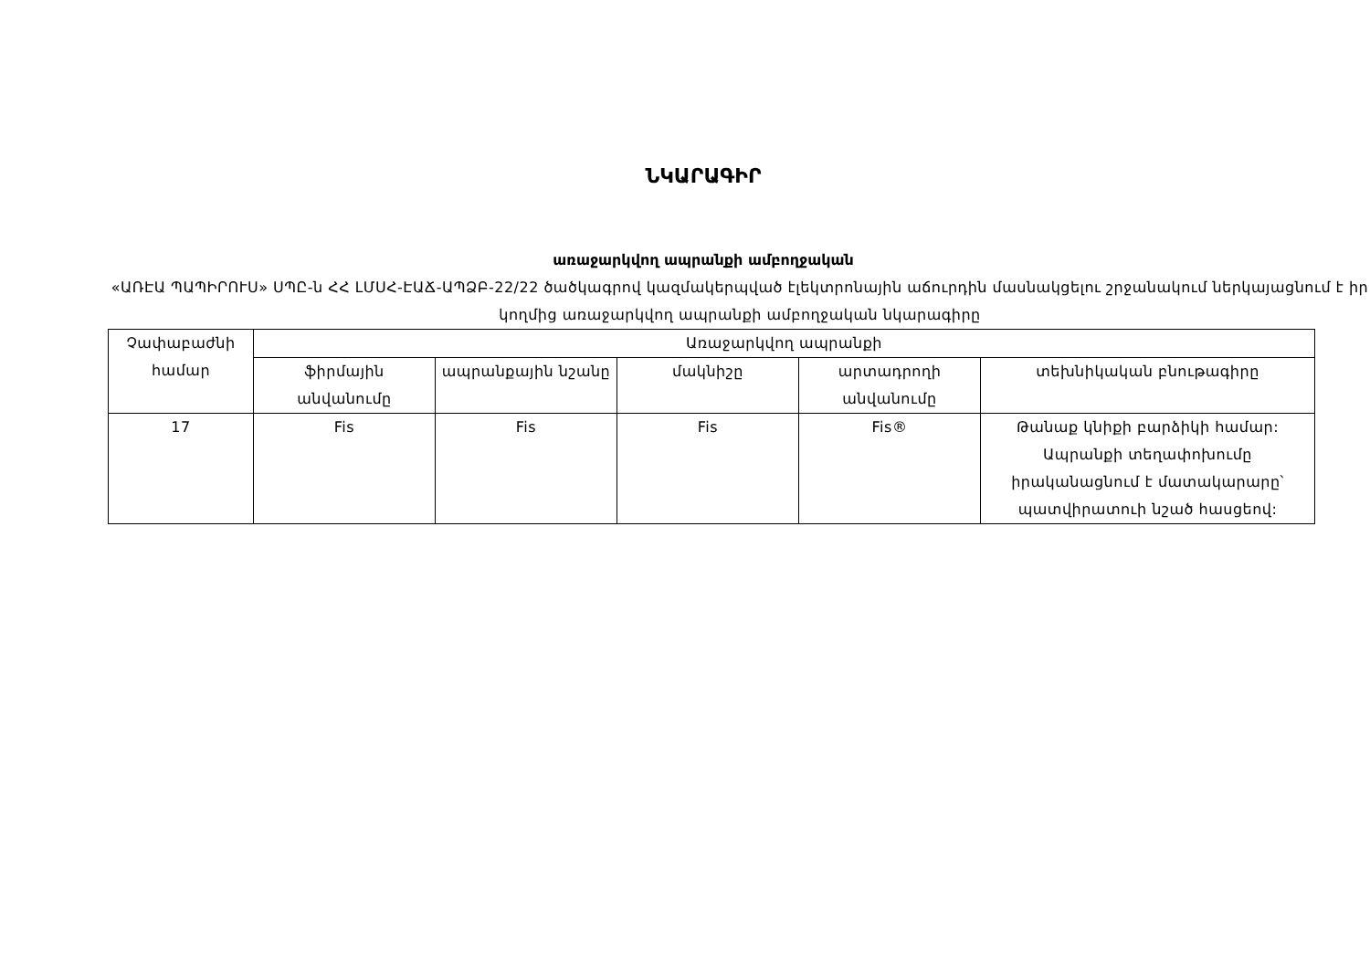ՆԿԱՐԱԳԻՐ
առաջարկվող ապրանքի ամբողջական
«ԱՌԷԱ ՊԱՊԻՐՈՒՍ» ՍՊԸ-ն ՀՀ ԼՄՍՀ-ԷԱՃ-ԱՊՁԲ-22/22 ծածկագրով կազմակերպված էլեկտրոնային աճուրդին մասնակցելու շրջանակում ներկայացնում է իր կողմից առաջարկվող ապրանքի ամբողջական նկարագիրը
| Չափաբաժնի համար | Առաջարկվող ապրանքի | | | | |
| --- | --- | --- | --- | --- | --- |
| | ֆիրմային անվանումը | ապրանքային նշանը | մակնիշը | արտադրողի անվանումը | տեխնիկական բնութագիրը |
| 17 | Fis | Fis | Fis | Fis® | Թանաք կնիքի բարձիկի համար: Ապրանքի տեղափոխումը իրականացնում է մատակարարը՝ պատվիրատուի նշած հասցեով: |